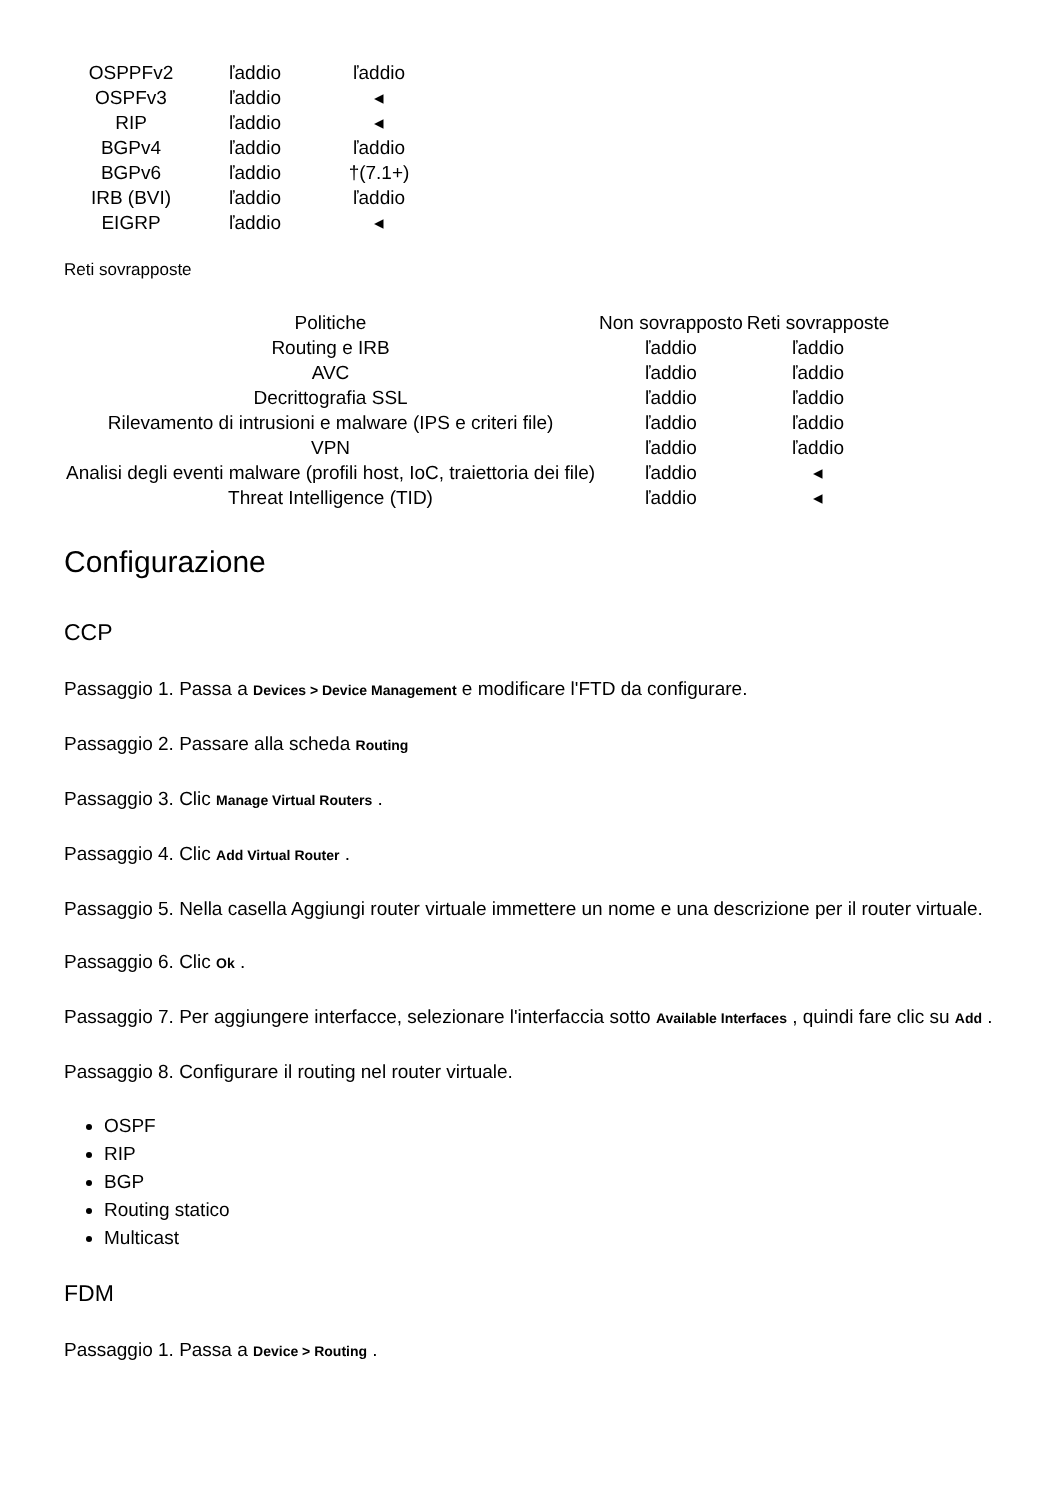| OSPPFv2 | ľaddio | ľaddio |
| OSPFv3 | ľaddio | ◂ |
| RIP | ľaddio | ◂ |
| BGPv4 | ľaddio | ľaddio |
| BGPv6 | ľaddio | †(7.1+) |
| IRB (BVI) | ľaddio | ľaddio |
| EIGRP | ľaddio | ◂ |
Reti sovrapposte
| Politiche | Non sovrapposto | Reti sovrapposte |
| --- | --- | --- |
| Routing e IRB | ľaddio | ľaddio |
| AVC | ľaddio | ľaddio |
| Decrittografia SSL | ľaddio | ľaddio |
| Rilevamento di intrusioni e malware (IPS e criteri file) | ľaddio | ľaddio |
| VPN | ľaddio | ľaddio |
| Analisi degli eventi malware (profili host, IoC, traiettoria dei file) | ľaddio | ◂ |
| Threat Intelligence (TID) | ľaddio | ◂ |
Configurazione
CCP
Passaggio 1. Passa a Devices > Device Management e modificare l'FTD da configurare.
Passaggio 2. Passare alla scheda Routing
Passaggio 3. Clic Manage Virtual Routers .
Passaggio 4. Clic Add Virtual Router .
Passaggio 5. Nella casella Aggiungi router virtuale immettere un nome e una descrizione per il router virtuale.
Passaggio 6. Clic Ok .
Passaggio 7. Per aggiungere interfacce, selezionare l'interfaccia sotto Available Interfaces , quindi fare clic su Add .
Passaggio 8. Configurare il routing nel router virtuale.
OSPF
RIP
BGP
Routing statico
Multicast
FDM
Passaggio 1. Passa a Device > Routing .